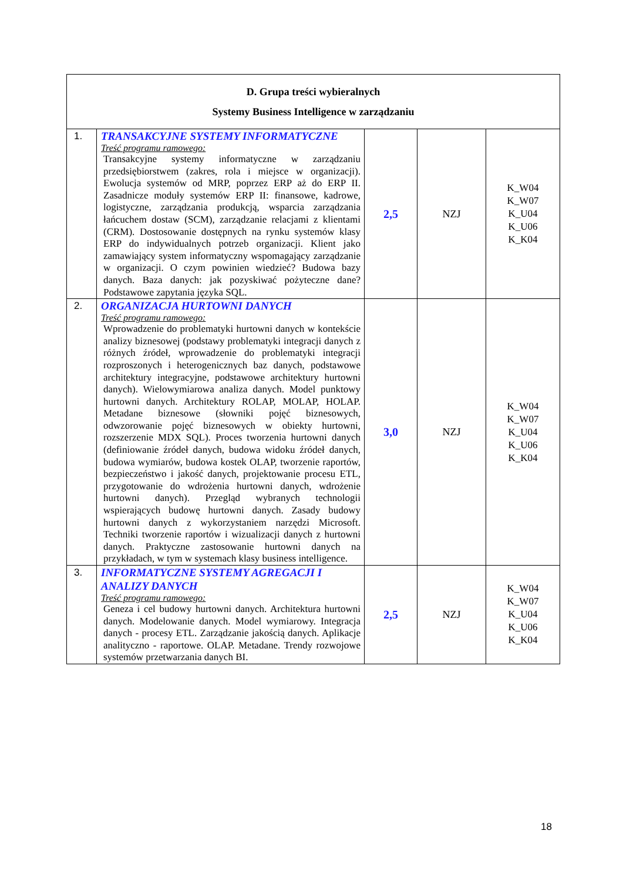| D. Grupa treści wybieralnych Systemy Business Intelligence w zarządzaniu | | | | |
| --- | --- | --- | --- | --- |
| 1. | TRANSAKCYJNE SYSTEMY INFORMATYCZNE Treść programu ramowego: Transakcyjne systemy informatyczne w zarządzaniu przedsiębiorstwem (zakres, rola i miejsce w organizacji). Ewolucja systemów od MRP, poprzez ERP aż do ERP II. Zasadnicze moduły systemów ERP II: finansowe, kadrowe, logistyczne, zarządzania produkcją, wsparcia zarządzania łańcuchem dostaw (SCM), zarządzanie relacjami z klientami (CRM). Dostosowanie dostępnych na rynku systemów klasy ERP do indywidualnych potrzeb organizacji. Klient jako zamawiający system informatyczny wspomagający zarządzanie w organizacji. O czym powinien wiedzieć? Budowa bazy danych. Baza danych: jak pozyskiwać pożyteczne dane? Podstawowe zapytania języka SQL. | 2,5 | NZJ | K_W04 K_W07 K_U04 K_U06 K_K04 |
| 2. | ORGANIZACJA HURTOWNI DANYCH Treść programu ramowego: Wprowadzenie do problematyki hurtowni danych w kontekście analizy biznesowej (podstawy problematyki integracji danych z różnych źródeł, wprowadzenie do problematyki integracji rozproszonych i heterogenicznych baz danych, podstawowe architektury integracyjne, podstawowe architektury hurtowni danych). Wielowymiarowa analiza danych. Model punktowy hurtowni danych. Architektury ROLAP, MOLAP, HOLAP. Metadane biznesowe (słowniki pojęć biznesowych, odwzorowanie pojęć biznesowych w obiekty hurtowni, rozszerzenie MDX SQL). Proces tworzenia hurtowni danych (definiowanie źródeł danych, budowa widoku źródeł danych, budowa wymiarów, budowa kostek OLAP, tworzenie raportów, bezpieczeństwo i jakość danych, projektowanie procesu ETL, przygotowanie do wdrożenia hurtowni danych, wdrożenie hurtowni danych). Przegląd wybranych technologii wspierających budowę hurtowni danych. Zasady budowy hurtowni danych z wykorzystaniem narzędzi Microsoft. Techniki tworzenie raportów i wizualizacji danych z hurtowni danych. Praktyczne zastosowanie hurtowni danych na przykładach, w tym w systemach klasy business intelligence. | 3,0 | NZJ | K_W04 K_W07 K_U04 K_U06 K_K04 |
| 3. | INFORMATYCZNE SYSTEMY AGREGACJI I ANALIZY DANYCH Treść programu ramowego: Geneza i cel budowy hurtowni danych. Architektura hurtowni danych. Modelowanie danych. Model wymiarowy. Integracja danych - procesy ETL. Zarządzanie jakością danych. Aplikacje analityczno - raportowe. OLAP. Metadane. Trendy rozwojowe systemów przetwarzania danych BI. | 2,5 | NZJ | K_W04 K_W07 K_U04 K_U06 K_K04 |
18